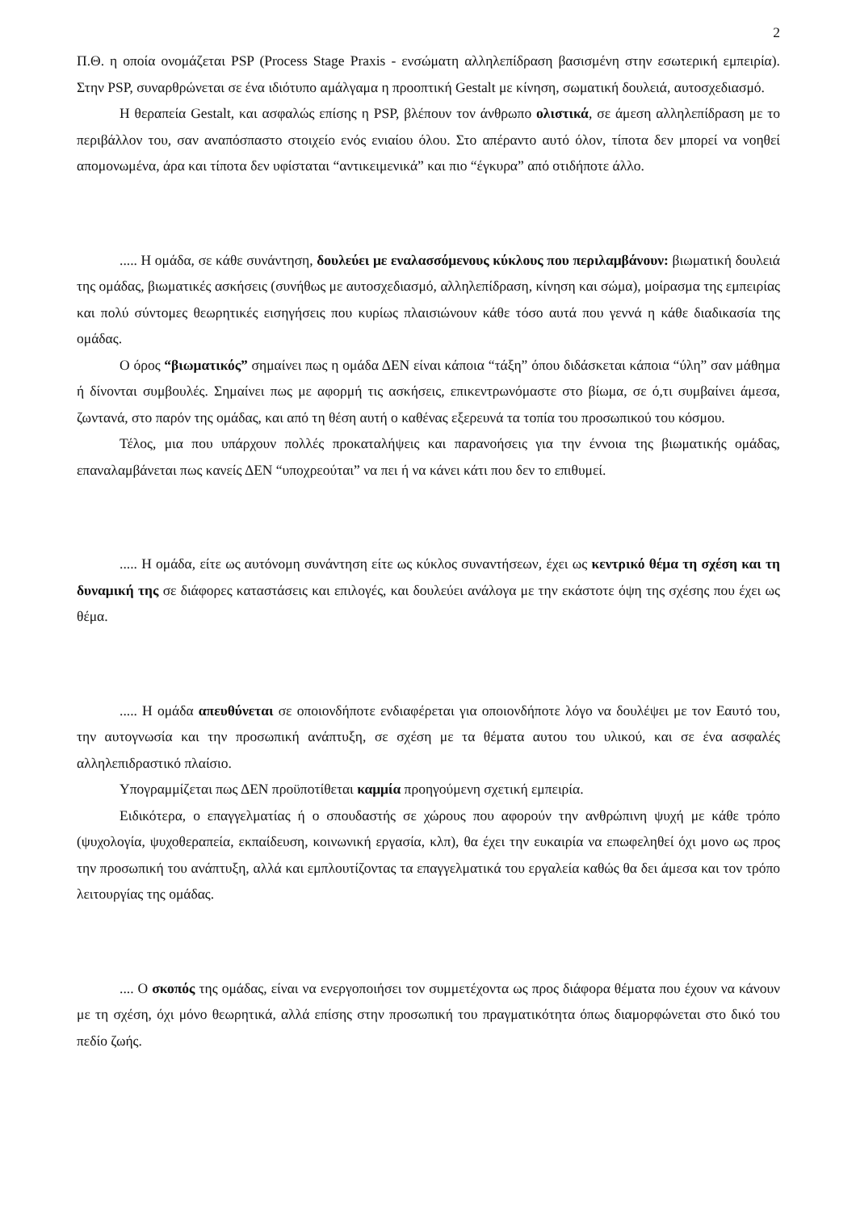2
Π.Θ. η οποία ονομάζεται PSP (Process Stage Praxis - ενσώματη αλληλεπίδραση βασισμένη στην εσωτερική εμπειρία). Στην PSP, συναρθρώνεται σε ένα ιδιότυπο αμάλγαμα η προοπτική Gestalt με κίνηση, σωματική δουλειά, αυτοσχεδιασμό.
Η θεραπεία Gestalt, και ασφαλώς επίσης η PSP, βλέπουν τον άνθρωπο ολιστικά, σε άμεση αλληλεπίδραση με το περιβάλλον του, σαν αναπόσπαστο στοιχείο ενός ενιαίου όλου. Στο απέραντο αυτό όλον, τίποτα δεν μπορεί να νοηθεί απομονωμένα, άρα και τίποτα δεν υφίσταται “αντικειμενικά” και πιο “έγκυρα” από οτιδήποτε άλλο.
..... Η ομάδα, σε κάθε συνάντηση, δουλεύει με εναλασσόμενους κύκλους που περιλαμβάνουν: βιωματική δουλειά της ομάδας, βιωματικές ασκήσεις (συνήθως με αυτοσχεδιασμό, αλληλεπίδραση, κίνηση και σώμα), μοίρασμα της εμπειρίας και πολύ σύντομες θεωρητικές εισηγήσεις που κυρίως πλαισιώνουν κάθε τόσο αυτά που γεννά η κάθε διαδικασία της ομάδας.
Ο όρος “βιωματικός” σημαίνει πως η ομάδα ΔΕΝ είναι κάποια “τάξη” όπου διδάσκεται κάποια “ύλη” σαν μάθημα ή δίνονται συμβουλές. Σημαίνει πως με αφορμή τις ασκήσεις, επικεντρωνόμαστε στο βίωμα, σε ό,τι συμβαίνει άμεσα, ζωντανά, στο παρόν της ομάδας, και από τη θέση αυτή ο καθένας εξερευνά τα τοπία του προσωπικού του κόσμου.
Τέλος, μια που υπάρχουν πολλές προκαταλήψεις και παρανοήσεις για την έννοια της βιωματικής ομάδας, επαναλαμβάνεται πως κανείς ΔΕΝ “υποχρεούται” να πει ή να κάνει κάτι που δεν το επιθυμεί.
..... Η ομάδα, είτε ως αυτόνομη συνάντηση είτε ως κύκλος συναντήσεων, έχει ως κεντρικό θέμα τη σχέση και τη δυναμική της σε διάφορες καταστάσεις και επιλογές, και δουλεύει ανάλογα με την εκάστοτε όψη της σχέσης που έχει ως θέμα.
..... Η ομάδα απευθύνεται σε οποιονδήποτε ενδιαφέρεται για οποιονδήποτε λόγο να δουλέψει με τον Εαυτό του, την αυτογνωσία και την προσωπική ανάπτυξη, σε σχέση με τα θέματα αυτου του υλικού, και σε ένα ασφαλές αλληλεπιδραστικό πλαίσιο.
Υπογραμμίζεται πως ΔΕΝ προϋποτίθεται καμμία προηγούμενη σχετική εμπειρία.
Ειδικότερα, ο επαγγελματίας ή ο σπουδαστής σε χώρους που αφορούν την ανθρώπινη ψυχή με κάθε τρόπο (ψυχολογία, ψυχοθεραπεία, εκπαίδευση, κοινωνική εργασία, κλπ), θα έχει την ευκαιρία να επωφεληθεί όχι μονο ως προς την προσωπική του ανάπτυξη, αλλά και εμπλουτίζοντας τα επαγγελματικά του εργαλεία καθώς θα δει άμεσα και τον τρόπο λειτουργίας της ομάδας.
.... Ο σκοπός της ομάδας, είναι να ενεργοποιήσει τον συμμετέχοντα ως προς διάφορα θέματα που έχουν να κάνουν με τη σχέση, όχι μόνο θεωρητικά, αλλά επίσης στην προσωπική του πραγματικότητα όπως διαμορφώνεται στο δικό του πεδίο ζωής.